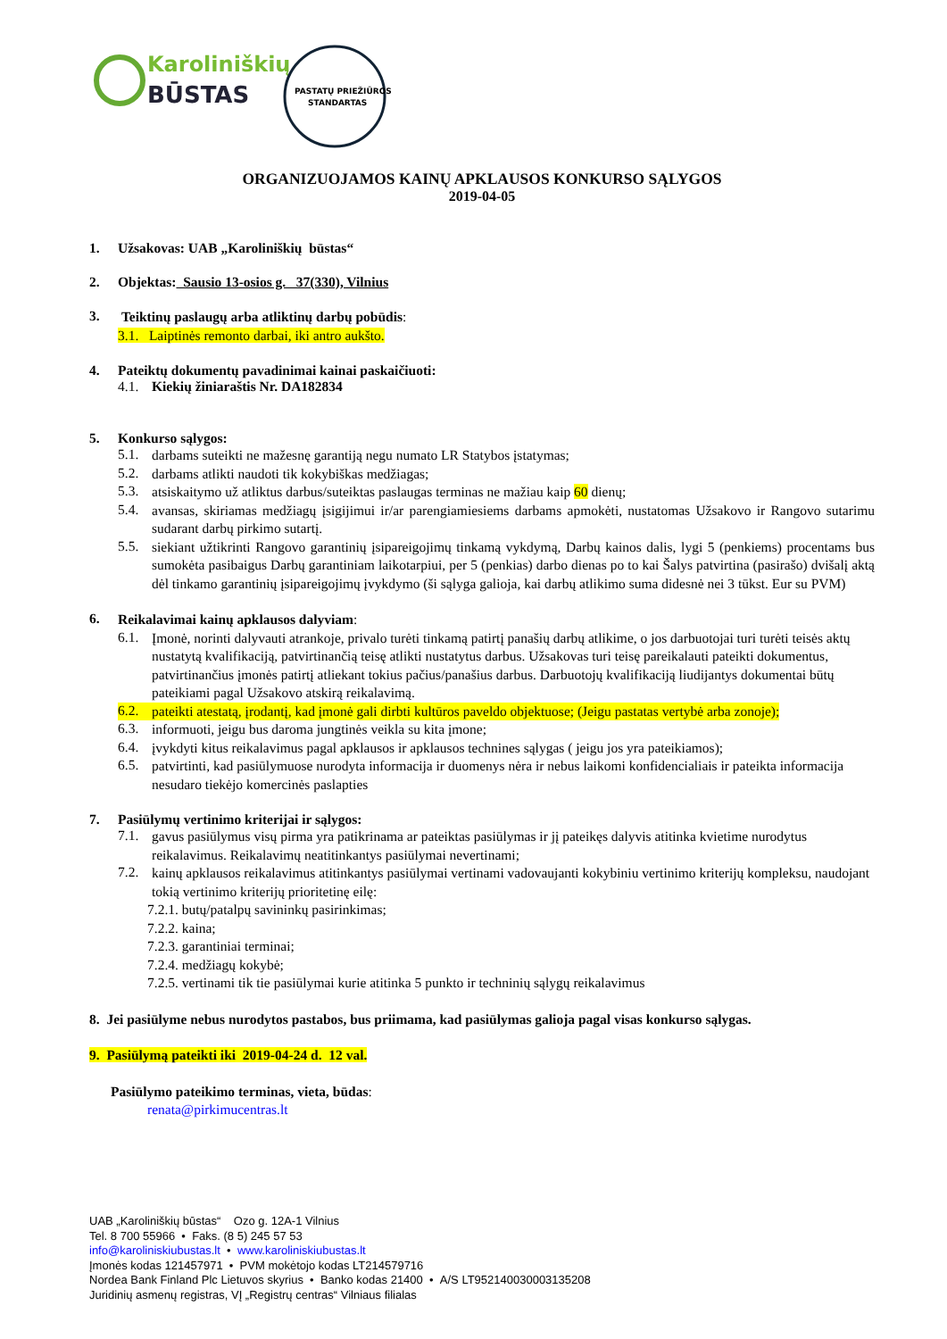Karoliniškių
BŪSTAS
PASTATŲ PRIEŽIŪROS
STANDARTAS
ORGANIZUOJAMOS KAINŲ APKLAUSOS KONKURSO SĄLYGOS
2019-04-05
1. Užsakovas: UAB „Karoliniškių būstas“
2. Objektas: Sausio 13-osios g. 37(330), Vilnius
3.
Teiktinų paslaugų arba atliktinų darbų pobūdis:
3.1. Laiptinės remonto darbai, iki antro aukšto.
4. Pateiktų dokumentų pavadinimai kainai paskaičiuoti:
4.1. Kiekių žiniaraštis Nr. DA182834
5. Konkurso sąlygos:
5.1.
darbams suteikti ne mažesnę garantiją negu numato LR Statybos įstatymas;
5.2.
darbams atlikti naudoti tik kokybiškas medžiagas;
5.3.
atsiskaitymo už atliktus darbus/suteiktas paslaugas terminas ne mažiau kaip 60 dienų;
5.4.
avansas, skiriamas medžiagų įsigijimui ir/ar parengiamiesiems darbams apmokėti, nustatomas Užsakovo ir Rangovo sutarimu sudarant darbų pirkimo sutartį.
5.5.
siekiant užtikrinti Rangovo garantinių įsipareigojimų tinkamą vykdymą, Darbų kainos dalis, lygi 5 (penkiems) procentams bus sumokėta pasibaigus Darbų garantiniam laikotarpiui, per 5 (penkias) darbo dienas po to kai Šalys patvirtina (pasirašo) dvišalį aktą dėl tinkamo garantinių įsipareigojimų įvykdymo (ši sąlyga galioja, kai darbų atlikimo suma didesnė nei 3 tūkst. Eur su PVM)
6.
Reikalavimai kainų apklausos dalyviam:
6.1.
Įmonė, norinti dalyvauti atrankoje, privalo turėti tinkamą patirtį panašių darbų atlikime, o jos darbuotojai turi turėti teisės aktų nustatytą kvalifikaciją, patvirtinančią teisę atlikti nustatytus darbus. Užsakovas turi teisę pareikalauti pateikti dokumentus, patvirtinančius įmonės patirtį atliekant tokius pačius/panašius darbus. Darbuotojų kvalifikaciją liudijantys dokumentai būtų pateikiami pagal Užsakovo atskirą reikalavimą.
6.2.
pateikti atestatą, įrodantį, kad įmonė gali dirbti kultūros paveldo objektuose; (Jeigu pastatas vertybė arba zonoje);
6.3.
informuoti, jeigu bus daroma jungtinės veikla su kita įmone;
6.4.
įvykdyti kitus reikalavimus pagal apklausos ir apklausos technines sąlygas ( jeigu jos yra pateikiamos);
6.5.
patvirtinti, kad pasiūlymuose nurodyta informacija ir duomenys nėra ir nebus laikomi konfidencialiais ir pateikta informacija nesudaro tiekėjo komercinės paslapties
7. Pasiūlymų vertinimo kriterijai ir sąlygos:
7.1.
gavus pasiūlymus visų pirma yra patikrinama ar pateiktas pasiūlymas ir jį pateikęs dalyvis atitinka kvietime nurodytus reikalavimus. Reikalavimų neatitinkantys pasiūlymai nevertinami;
7.2.
kainų apklausos reikalavimus atitinkantys pasiūlymai vertinami vadovaujanti kokybiniu vertinimo kriterijų kompleksu, naudojant tokią vertinimo kriterijų prioritetinę eilę:
7.2.1. butų/patalpų savininkų pasirinkimas;
7.2.2. kaina;
7.2.3. garantiniai terminai;
7.2.4. medžiagų kokybė;
7.2.5. vertinami tik tie pasiūlymai kurie atitinka 5 punkto ir techninių sąlygų reikalavimus
8. Jei pasiūlyme nebus nurodytos pastabos, bus priimama, kad pasiūlymas galioja pagal visas konkurso sąlygas.
9. Pasiūlymą pateikti iki 2019-04-24 d. 12 val.
Pasiūlymo pateikimo terminas, vieta, būdas:
renata@pirkimucentras.lt
UAB „Karoliniškių būstas“ Ozo g. 12A-1 Vilnius
Tel. 8 700 55966 • Faks. (8 5) 245 57 53
info@karoliniskiubustas.lt • www.karoliniskiubustas.lt
Įmonės kodas 121457971 • PVM mokėtojo kodas LT214579716
Nordea Bank Finland Plc Lietuvos skyrius • Banko kodas 21400 • A/S LT952140030003135208
Juridinių asmenų registras, VĮ „Registrų centras“ Vilniaus filialas